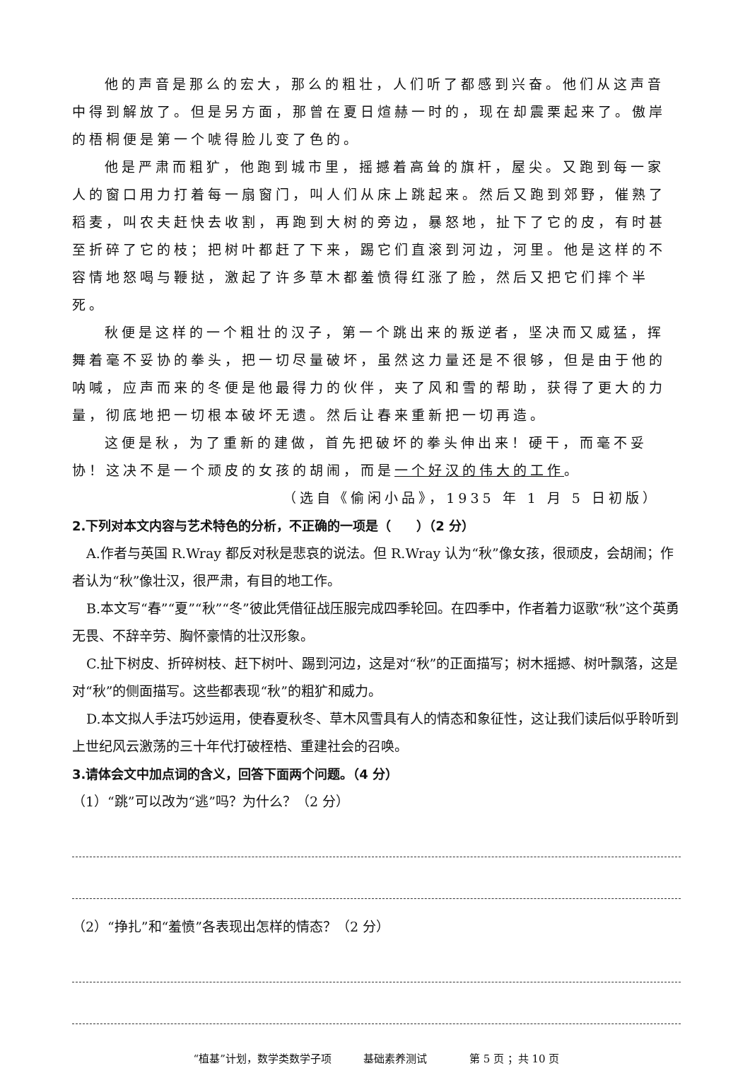他的声音是那么的宏大，那么的粗壮，人们听了都感到兴奋。他们从这声音中得到解放了。但是另方面，那曾在夏日煊赫一时的，现在却震栗起来了。傲岸的梧桐便是第一个唬得脸儿变了色的。
他是严肃而粗犷，他跑到城市里，摇撼着高耸的旗杆，屋尖。又跑到每一家人的窗口用力打着每一扇窗门，叫人们从床上跳起来。然后又跑到郊野，催熟了稻麦，叫农夫赶快去收割，再跑到大树的旁边，暴怒地，扯下了它的皮，有时甚至折碎了它的枝；把树叶都赶了下来，踢它们直滚到河边，河里。他是这样的不容情地怒喝与鞭挞，激起了许多草木都羞愤得红涨了脸，然后又把它们摔个半死。
秋便是这样的一个粗壮的汉子，第一个跳出来的叛逆者，坚决而又威猛，挥舞着毫不妥协的拳头，把一切尽量破坏，虽然这力量还是不很够，但是由于他的呐喊，应声而来的冬便是他最得力的伙伴，夹了风和雪的帮助，获得了更大的力量，彻底地把一切根本破坏无遗。然后让春来重新把一切再造。
这便是秋，为了重新的建做，首先把破坏的拳头伸出来！硬干，而毫不妥协！这决不是一个顽皮的女孩的胡闹，而是一个好汉的伟大的工作。
（选自《偷闲小品》，1935 年 1 月 5 日初版）
2.下列对本文内容与艺术特色的分析，不正确的一项是（　　）（2 分）
A.作者与英国 R.Wray 都反对秋是悲哀的说法。但 R.Wray 认为“秋”像女孩，很顽皮，会胡闹；作者认为“秋”像壮汉，很严肃，有目的地工作。
B.本文写“春”“夏”“秋”“冬”彼此凭借征战压服完成四季轮回。在四季中，作者着力讴歌“秋”这个英勇无畏、不辞辛劳、胸怀豪情的壮汉形象。
C.扯下树皮、折碎树枝、赶下树叶、踢到河边，这是对“秋”的正面描写；树木摇撼、树叶飘落，这是对“秋”的侧面描写。这些都表现“秋”的粗犷和威力。
D.本文拟人手法巧妙运用，使春夏秋冬、草木风雪具有人的情态和象征性，这让我们读后似乎聆听到上世纪风云激荡的三十年代打破桎梏、重建社会的召唤。
3.请体会文中加点词的含义，回答下面两个问题。（4 分）
（1）“跳”可以改为“逃”吗？为什么？（2 分）
（2）“挣扎”和“羞愤”各表现出怎样的情态？（2 分）
“植基”计划，数学类数学子项　　　基础素养测试　　　　第 5 页 ；共 10 页